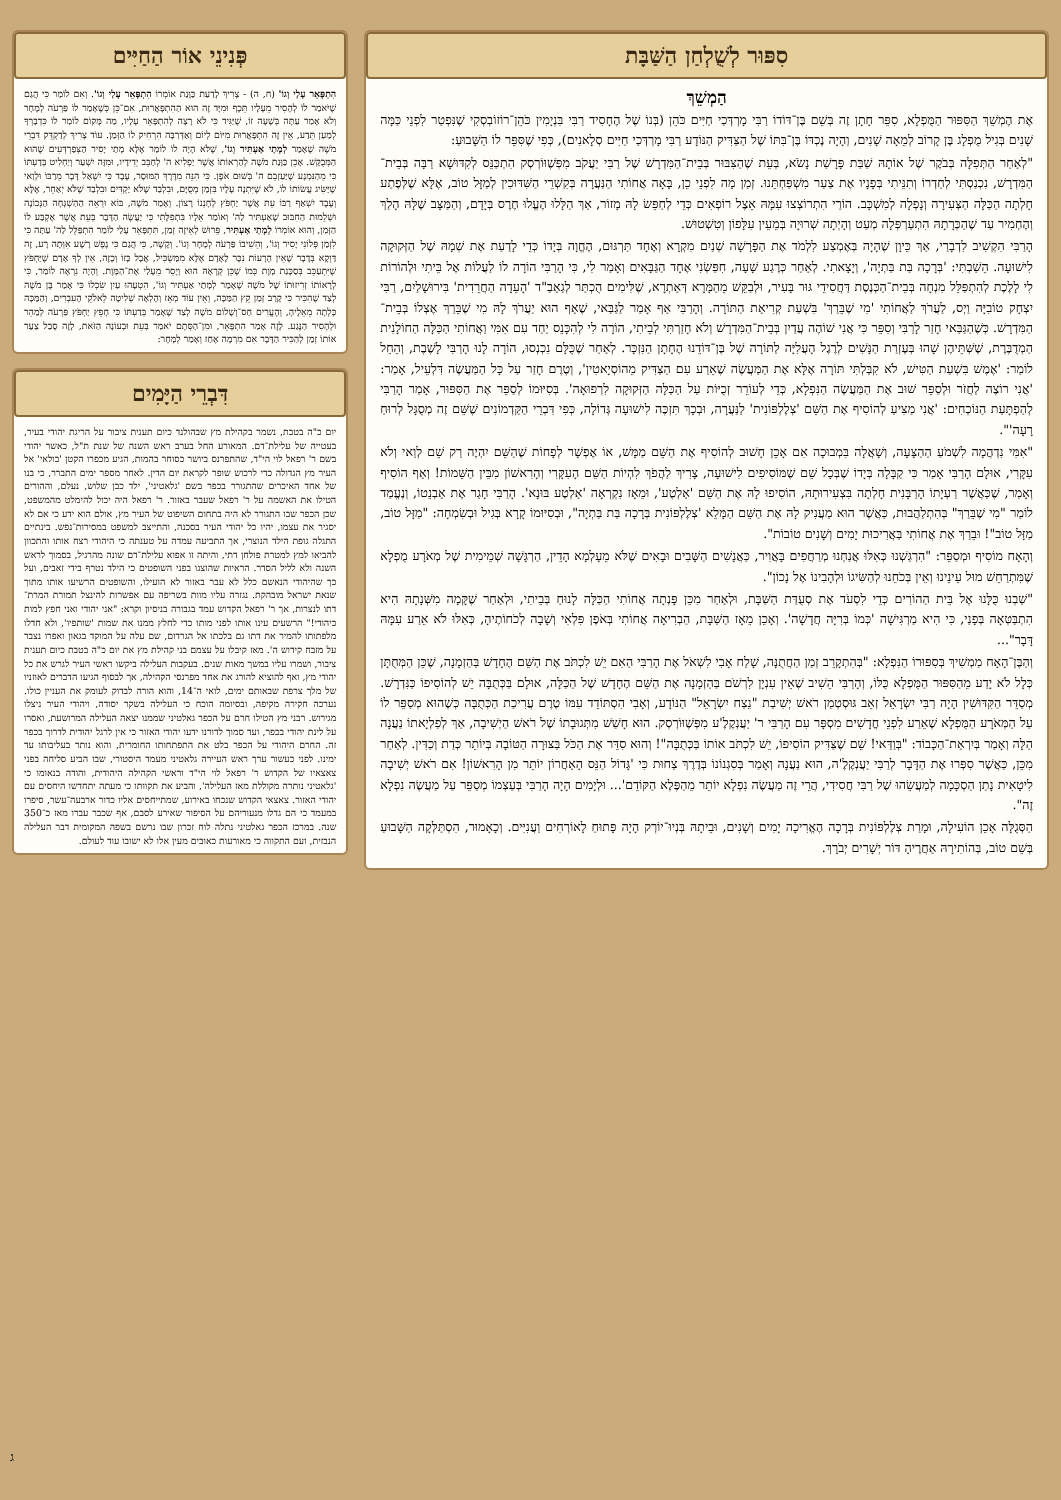סִפּוּר לְשֻׁלְחַן הַשַּׁבָּת
הַמְשֵׁךְ
אֶת הֶמְשֵׁךְ הַסִּפּוּר הַמֻּפְלָא, סִפֵּר חָתָן זֶה בְּשֵׁם בֶּן־דּוֹדוֹ רַבִּי מָרְדְּכַי חַיִּים כֹּהֵן (בְּנוֹ שֶׁל הֶחָסִיד רַבִּי בִּנְיָמִין כֹּהֵן־רוֹזוֹבְסְקִי שֶׁנִּפְטַר לִפְנֵי כַּמָּה שָׁנִים בְּגִיל מֻפְלָג בֶּן קָרוֹב לְמֵאָה שָׁנִים, וְהָיָה נֶכְדּוֹ בֶּן־בִּתּוֹ שֶׁל הַצַּדִּיק הַנּוֹדָע רַבִּי מָרְדְּכַי חַיִּים סְלָאנִים), כְּפִי שֶׁסִּפֵּר לוֹ הַשָּׁבוּעַ:
"לְאַחַר הַתְּפִלָּה בְּבֹקֶר שֶׁל אוֹתָהּ שַׁבַּת פָּרָשַׁת נָשֹׂא, בְּעֵת שֶׁהַצִּבּוּר בְּבֵית־הַמִּדְרָשׁ שֶׁל רַבִּי יַעֲקֹב מִפְּשֶׁוּוֹרְסְק הִתְכַּנֵּס לְקִדּוּשָׁא רַבָּה בְּבֵית־הַמִּדְרָשׁ, נִכְנַסְתִּי לְחַדְרוֹ וְתִנֵּיתִי בְּפָנָיו אֶת צַעַר מִשְׁפַּחְתֵּנוּ. זְמַן מָה לִפְנֵי כֵן, בָּאָה אֲחוֹתִי הַנַּעֲרָה בְּקִשְׁרֵי הַשִּׁדּוּכִין לְמַזָּל טוֹב, אֶלָּא שֶׁלְּפֶתַע חָלְתָה הַכַּלָּה הַצְּעִירָה וְנָפְלָה לְמִשְׁכָּב. הוֹרַי הִתְרוֹצְצוּ עִמָּהּ אֵצֶל רוֹפְאִים כְּדֵי לְחַפֵּשׂ לָהּ מָזוֹר, אַךְ הַלָּלוּ הֶעֱלוּ חֶרֶס בְּיָדָם, וְהַמַּצָּב שֶׁלָּהּ הָלַךְ וְהֶחְמִיר עַד שֶׁהַכְּרָתָהּ הִתְעַרְפְּלָה מְעַט וְהָיְתָה שְׁרוּיָה בְּמֵעֵין עִלָּפוֹן וְטִשְׁטוּשׁ.
הָרַבִּי הִקְשִׁיב לִדְבָרַי, אַךְ כֵּיוָן שֶׁהָיָה בְּאֶמְצַע לִלְמֹד אֶת הַפָּרָשָׁה שְׁנַיִם מִקְרָא וְאֶחָד תַּרְגּוּם, הֶחֱוָה בְּיָדוֹ כְּדֵי לָדַעַת אֶת שְׁמָהּ שֶׁל הַזְּקוּקָה לִישׁוּעָה. הֵשַׁבְתִּי: 'בְּרָכָה בַּת בַּתְיָה', וְיָצָאתִי. לְאַחַר כְּרֶגַע שָׁעָה, חִפַּשְׂנִי אֶחָד הַגַּבָּאִים וְאָמַר לִי, כִּי הָרַבִּי הוֹרָה לוֹ לַעֲלוֹת אֶל בֵּיתִי וּלְהוֹרוֹת לִי לָלֶכֶת לְהִתְפַּלֵּל מִנְחָה בְּבֵית־הַכְּנֶסֶת דַּחֲסִידֵי גּוּר בָּעִיר, וּלְבַקֵּשׁ מֵהַמָּרָא דְּאַתְרָא, שֶׁלִּימִים הֻכְתַּר לְגַאַבַ"ד 'הָעֵדָה הַחֲרֵדִית' בִּירוּשָׁלַיִם, רַבִּי יִצְחָק טוֹבִיָּה וַיְס, לַעֲרֹךְ לַאֲחוֹתִי 'מִי שֶׁבֵּרַךְ' בִּשְׁעַת קְרִיאַת הַתּוֹרָה. וְהָרַבִּי אַף אָמַר לַגַּבַּאי, שֶׁאַף הוּא יַעֲרֹךְ לָהּ מִי שֶׁבֵּרַךְ אֶצְלוֹ בְּבֵית־הַמִּדְרָשׁ. כְּשֶׁהַגַּבַּאי חָזַר לָרַבִּי וְסִפֵּר כִּי אֲנִי שׁוֹהֶה עֲדַיִן בְּבֵית־הַמִּדְרָשׁ וְלֹא חָזַרְתִּי לְבֵיתִי, הוֹרָה לִי לְהִכָּנֵס יַחַד עִם אִמִּי וַאֲחוֹתִי הַכַּלָּה הַחוֹלָנִית הַמְדֻבֶּרֶת, שֶׁשְּׁתֵּיהֶן שָׁהוּ בְּעֶזְרַת הַנָּשִׁים לְרֶגֶל הָעֲלִיָּה לַתּוֹרָה שֶׁל בֶּן־דּוֹדֵנוּ הֶחָתָן הַנִּזְכָּר. לְאַחַר שֶׁכֻּלָּם נִכְנְסוּ, הוֹרָה לָנוּ הָרַבִּי לָשֶׁבֶת, וְהֵחֵל לוֹמַר: 'אֶמֶשׁ בִּשְׁעַת הַטִּישׁ, לֹא קִבַּלְתִּי תּוֹרָה אֶלָּא אֶת הַמַּעֲשֶׂה שֶׁאֵרַע עִם הַצַּדִּיק מֵהוֹסְיָאטִין', וְטֶרֶם חָזַר עַל כָּל הַמַּעֲשֶׂה דִּלְעֵיל, אָמַר: 'אֲנִי רוֹצֶה לַחֲזֹר וּלְסַפֵּר שׁוּב אֶת הַמַּעֲשֶׂה הַנִּפְלָא, כְּדֵי לְעוֹרֵר זְכֻיּוֹת עַל הַכַּלָּה הַזְּקוּקָה לִרְפוּאָה'. בְּסִיּוּמוֹ לְסַפֵּר אֶת הַסִּפּוּר, אָמַר הָרַבִּי לְהַפְתָּעַת הַנּוֹכְחִים: 'אֲנִי מַצִּיעַ לְהוֹסִיף אֶת הַשֵּׁם 'צְלֶלְפּוֹנִית' לַנַּעֲרָה, וּבְכָךְ תִּזְכֶּה לִישׁוּעָה גְּדוֹלָה, כְּפִי דִּבְרֵי הַקַּדְמוֹנִים שֶׁשֵּׁם זֶה מְסֻגָּל לְרוּחַ רָעָה'".
"אִמִּי נִדְהֲמָה לִשְׁמֹעַ הַהַצָּעָה, וְשָׁאֲלָה בִּמְבוּכָה אִם אָכֵן חָשׁוּב לְהוֹסִיף אֶת הַשֵּׁם מַמָּשׁ, אוֹ אֶפְשָׁר לְפָחוֹת שֶׁהַשֵּׁם יִהְיֶה רַק שֵׁם לְוַאי וְלֹא עִקָּרִי, אוּלָם הָרַבִּי אָמַר כִּי קַבָּלָה בְּיָדוֹ שֶׁבְּכָל שֵׁם שֶׁמּוֹסִיפִים לִישׁוּעָה, צָרִיךְ לַהֲפֹךְ לִהְיוֹת הַשֵּׁם הָעִקָּרִי וְהָרִאשׁוֹן מִבֵּין הַשֵּׁמוֹת! וְאַף הוֹסִיף וְאָמַר, שֶׁכַּאֲשֶׁר רַעְיָתוֹ הָרַבָּנִית חָלְתָה בִּצְעִירוּתָהּ, הוֹסִיפוּ לָהּ אֶת הַשֵּׁם 'אַלְטֶע', וּמֵאָז נִקְרְאָה 'אַלְטֶע בּוּנָא'. הָרַבִּי חָגַר אֶת אַבְנֵטוֹ, וְנֶעֱמַד לוֹמַר "מִי שֶׁבֵּרַךְ" בְּהִתְלַהֲבוּת, כַּאֲשֶׁר הוּא מַעֲנִיק לָהּ אֶת הַשֵּׁם הַמָּלֵא 'צְלֶלְפּוֹנִית בְּרָכָה בַּת בַּתְיָה", וּבְסִיּוּמוֹ קָרָא בְּגִיל וּבְשִׂמְחָה: "מַזָּל טוֹב, מַזָּל טוֹב"! וּבֵרַךְ אֶת אֲחוֹתִי בַּאֲרִיכוּת יָמִים וְשָׁנִים טוֹבוֹת".
וְהָאָח מוֹסִיף וּמְסַפֵּר: "הִרְגַּשְׁנוּ כְּאִלּוּ אֲנַחְנוּ מְרַחֲפִים בָּאֲוִיר, כַּאֲנָשִׁים הַשָּׁבִים וּבָאִים שֶׁלֹּא מֵעָלְמָא הָדֵין, הַרְגָּשָׁה שְׁמֵימִית שֶׁל מְאֹרָע מֻפְלָא שֶׁמִּתְרַחֵשׁ מוּל עֵינֵינוּ וְאֵין בְּכֹחֵנוּ לְהַשִּׂיגוֹ וּלְהָבִינוֹ אֶל נָכוֹן".
"שַׁבְנוּ כֻּלָּנוּ אֶל בֵּית הַהוֹרִים כְּדֵי לִסְעֹד אֶת סְעֻדַּת הַשַּׁבָּת, וּלְאַחַר מִכֵּן פָּנְתָה אֲחוֹתִי הַכַּלָּה לָנוּחַ בְּבֵיתִי, וּלְאַחַר שֶׁקָּמָה מִשְּׁנָתָהּ הִיא הִתְבַּטְּאָה בְּפָנַי, כִּי הִיא מַרְגִּישָׁה 'כְּמוֹ בְּרִיָּה חֲדָשָׁה'. וְאָכֵן מֵאָז הַשַּׁבָּת, הַבְרִיאָה אֲחוֹתִי בְּאֹפֶן פִּלְאִי וְשָׁבָה לְכֹחוֹתֶיהָ, כְּאִלּוּ לֹא אֵרַע עִמָּהּ דָּבָר"...
וְהַבֶּן־הָאָח מַמְשִׁיךְ בְּסִפּוּרוֹ הַנִּפְלָא: "בְּהִתְקָרֵב זְמַן הַחֲתֻנָּה, שָׁלַח אָבִי לִשְׁאֹל אֶת הָרַבִּי הַאִם יֵשׁ לִכְתֹּב אֶת הַשֵּׁם הֶחָדָשׁ בַּהַזְמָנָה, שֶׁכֵּן הַמְּחֻתָּן כְּלָל לֹא יָדַע מֵהַסִּפּוּר הַמֻּפְלָא כֻּלּוֹ, וְהָרַבִּי הֵשִׁיב שֶׁאֵין עִנְיָן לִרְשֹׁם בַּהַזְמָנָה אֶת הַשֵּׁם הֶחָדָשׁ שֶׁל הַכַּלָּה, אוּלָם בַּכְּתֻבָּה יֵשׁ לְהוֹסִיפוֹ כַּנִּדְרָשׁ. מְסַדֵּר הַקִּדּוּשִׁין הָיָה רַבִּי יִשְׂרָאֵל זְאֵב גּוּסְטְמַן רֹאשׁ יְשִׁיבַת "נֵצַח יִשְׂרָאֵל" הַנּוֹדָע, וְאָבִי הִסְתּוֹדֵד עִמּוֹ טֶרֶם עֲרִיכַת הַכְּתֻבָּה כְּשֶׁהוּא מְסַפֵּר לוֹ עַל הַמְּאֹרָע הַמֻּפְלָא שֶׁאֵרַע לִפְנֵי חֳדָשִׁים מִסְפָּר עִם הָרַבִּי ר' יַעֲנְקֶלֶ'ע מִפְּשֶׁוּוֹרְסְק. הוּא חָשַׁשׁ מִתְּגוּבָתוֹ שֶׁל רֹאשׁ הַיְשִׁיבָה, אַךְ לְפַלְיָאתוֹ נַעֲנָה הַלָּה וְאָמַר בְּיִרְאַת־הַכָּבוֹד: "בְּוַדַּאי! שֵׁם שֶׁצַּדִּיק הוֹסִיפוֹ, יֵשׁ לִכְתֹּב אוֹתוֹ בַּכְּתֻבָּה"! וְהוּא סִדֵּר אֶת הַכֹּל בַּצּוּרָה הַטּוֹבָה בְּיוֹתֵר כְּדַת וְכַדִּין. לְאַחַר מִכֵּן, כַּאֲשֶׁר סִפְּרוּ אֶת הַדָּבָר לְרַבִּי יַעֲנְקֶלֶ'ה, הוּא נַעֲנָה וְאָמַר בְּסִגְנוֹנוֹ בְּדֶרֶךְ צַחוּת כִּי 'גָּדוֹל הַנֵּס הָאַחֲרוֹן יוֹתֵר מִן הָרִאשׁוֹן! אִם רֹאשׁ יְשִׁיבָה לִיטָאִית נָתַן הַסְכָּמָה לְמַעֲשֵׂהוּ שֶׁל רַבִּי חֲסִידִי, הֲרֵי זֶה מַעֲשֶׂה נִפְלָא יוֹתֵר מֵהַפֶּלֶא הַקּוֹדֵם'... וּלְיָמִים הָיָה הָרַבִּי בְּעַצְמוֹ מְסַפֵּר עַל מַעֲשֶׂה נִפְלָא זֶה".
הַסְּגֻלָּה אָכֵן הוֹעִילָה, וּמָרַת צְלֶלְפּוֹנִית בְּרָכָה הֶאֱרִיכָה יָמִים וְשָׁנִים, וּבֵיתָהּ בְּנְיוּ־יוֹרְק הָיָה פָּתוּחַ לָאוֹרְחִים וַעֲנִיִּים. וְכָאָמוּר, הִסְתַּלְּקָה הַשָּׁבוּעַ בְּשֵׁם טוֹב, בְּהוֹתִירָהּ אַחֲרֶיהָ דּוֹר יְשָׁרִים יְבֹרָךְ.
פְּנִינֵי אוֹר הַחַיִּים
הִתְפָּאֵר עָלַי וְגוֹ' (ח, ה) - צָרִיךְ לָדַעַת כַּוָּנַת אוֹמְרוֹ הִתְפָּאֵר עָלַי וְגוֹ'. וְאִם לוֹמַר כִּי הֲגַם שֶׁיֹּאמַר לוֹ לְהָסִיר מֵעָלָיו תֵּכֶף וּמִיָּד זֶה הוּא הַהִתְפָּאֲרוּת, אִם־כֵּן כְּשֶׁאָמַר לוֹ פַּרְעֹה לְמָחָר וְלֹא אָמַר עַתָּה בְּשָׁעָה זוֹ, שֶׁיַּגִּיד כִּי לֹא רָצָה לְהִתְפָּאֵר עָלָיו, מַה מָּקוֹם לוֹמַר לוֹ כִּדְבָרְךָ לְמַעַן תֵּדַע, אֵין זֶה הִתְפָּאֲרוּת מִיּוֹם לְיוֹם וְאַדְּרַבָּה הִרְחִיק לוֹ הַזְּמַן. עוֹד צָרִיךְ לְדַקְדֵּק דִּבְרֵי מֹשֶׁה שֶׁאָמַר לְמָתַי אַעְתִּיר וְגוֹ', שֶׁלֹּא הָיָה לוֹ לוֹמַר אֶלָּא מָתַי יָסִיר הַצְּפַרְדְּעִים שֶׁהוּא הַמְּבֻקָּשׁ. אָכֵן כַּוָּנַת מֹשֶׁה לְהַרְאוֹתוֹ אֲשֶׁר יַפְלִיא ה' לְחַבֵּב יְדִידָיו, וּמִזֶּה יִשְׁעַר וְיַחְלִיט בְּדַעְתּוֹ כִּי מֵהַנִּמְנָע שֶׁיַּעַזְבֵם ה' בְּשׁוּם אֹפֶן. כִּי הִנֵּה מִדֶּרֶךְ הַמּוּסָר, עֶבֶד כִּי יִשְׁאַל דָּבָר מֵרַבּוֹ וּלְוַאי שֶׁיַּשִּׂיג עֲשׂוֹתוֹ לוֹ, לֹא שֶׁיִּתְנֶה עָלָיו בִּזְמַן מְסֻיָּם, וּבִלְבַד שֶׁלֹּא יַקְדִּים וּבִלְבַד שֶׁלֹּא יְאַחֵר, אֶלָּא וְעֶבֶד יִשְׁאַף רַבּוֹ עֵת אֲשֶׁר יַחְפֹּץ לְחָנְנוֹ רָצוֹן. וְאָמַר מֹשֶׁה, בּוֹא וּרְאֵה הַהַשְׁגָּחָה הַנְּכוֹנָה וּשְׁלֵמוּת הַחִבּוּב שֶׁאַעְתִּיר לַה' וְאוֹמַר אֵלָיו בִּתְפִלָּתִי כִּי יַעֲשֶׂה הַדָּבָר בְּעֵת אֲשֶׁר אֶקְבַּע לוֹ הַזְּמַן, וְהוּא אוֹמְרוֹ לְמָתַי אַעְתִּיר, פֵּרוּשׁ לְאֵיזֶה זְמַן, תִּתְפָּאֵר עָלַי לוֹמַר הִתְפַּלֵּל לַה' עַתָּה כִּי לִזְמַן פְּלוֹנִי יָסִיר וְגוֹ', וְהֵשִׁיבוֹ פַּרְעֹה לְמָחָר וְגוֹ'. וְקָשֶׁה, כִּי הֲגַם כִּי נֶפֶשׁ רָשָׁע אִוְּתָה רָע, זֶה דַּוְקָא בְּדָבָר שֶׁאֵין הָרָעוֹת נִכָּר לָאָדָם אֶלָּא מִמַּשְׂכִּיל, אֲבָל כָּזוֹ וְכָזֶה, אֵין לְךָ אָדָם שֶׁיַּחְפֹּץ שֶׁיִּתְעַכֵּב בְּסַכָּנַת מָוֶת כְּמוֹ שֶׁכֵּן קְרָאָהּ הוּא וְיָסֵר מֵעָלַי אֶת־הַמָּוֶת. וְהָיָה נִרְאֶה לוֹמַר, כִּי לְרָאוֹתוֹ זְרִיזוּתוֹ שֶׁל מֹשֶׁה שֶׁאָמַר לְמָתַי אַעְתִּיר וְגוֹ', הִטְעָהוּ עַיִן שִׂכְלוֹ כִּי אָמַר בֶּן מֹשֶׁה לְצַד שֶׁהִכִּיר כִּי קָרַב זְמַן קֵץ הַמַּכָּה, וְאֵין עוֹד מְאֵז וְהָלְאָה שְׁלִיטָה לֵאלֹקֵי הָעִבְרִים, וְהַמַּכָּה כָּלְתָה מֵאֵלֶיהָ, וְהֶעֱרִים חַס־וְשָׁלוֹם מֹשֶׁה לְצַד שֶׁאָמַר בְּדַעְתּוֹ כִּי חָפֵץ יַחְפֹּץ פַּרְעֹה לְמַהֵר וּלְהָסִיר הַנֶּגַע. לָזֶה אָמַר הִתְפָּאֵר, וּמִן־הַסְּתָם יֹאמַר בְּעֵת וּבְעוֹנָה הַזֹּאת, לָזֶה סָבַל צַעַר אוֹתוֹ זְמַן לְהַכִּיר הַדָּבָר אִם מִרְמָה אָחַז וְאָמַר לְמָחָר:
דִּבְרֵי הַיָּמִים
יום כ"ה בטבת, נשמר בקהילת מץ שבהולנד כיום תענית ציבור על הריגת יהודי בעיר, בעטייה של עלילת־דם. המאורע החל בערב ראש השנה של שנת ת"ל, כאשר יהודי בשם ר' רפאל לוי הי"ד, שהתפרנס ביושר כסוחר בהמות, הגיע מכפרו הקטן 'בולאי' אל העיר מץ הגדולה כדי לרכוש שופר לקראת יום הדין. לאחר מספר ימים התברר, כי בנו של אחד האיכרים שהתגורר בכפר בשם 'גלאטיני', ילד כבן שלוש, נעלם, וההורים הטילו את האשמה על ר' רפאל שעבר באזור. ר' רפאל היה יכול להימלט מהמשפט, שכן הכפר שבו התגורר לא היה בתחום השיפוט של העיר מץ, אולם הוא ידע כי אם לא יסגיר את עצמו, יהיו כל יהודי העיר בסכנה, והתייצב למשפט במסירות־נפש. בינתיים התגלה גופת הילד הנוצרי, אך התביעה עמדה על טענתה כי היהודי רצח אותו והתכוון להביאו למץ למטרת פולחן דתי, והיתה זו אפוא עלילת־דם שונה מהרגיל, בסמוך לראש השנה ולא לליל הסדר. הראיות שהוצגו בפני השופטים כי הילד נטרף בידי זאבים, ועל כך שהיהודי הנאשם כלל לא עבר באזור לא הועילו, והשופטים הרשיעו אותו מתוך שנאת ישראל מובהקת. נגזרה עליו מוות בשריפה עם אפשרות להינצל תמורת המרת־דתו לנצרות, אך ר' רפאל הקדוש עמד בגבורה בניסיון וקרא: "אני יהודי ואני חפץ למות כיהודי!" הרשעים עינו אותו לפני מותו כדי לחלץ ממנו את שמות 'שותפיו', ולא חדלו מלפתותו להמיר את דתו גם בלכתו אל הגרדום, שם עלה על המוקד בגאון ואפרו נצבר על מזבח קידוש ה'. מאז קיבלו על עצמם בני קהילת מץ את יום כ"ה בטבת כיום תענית ציבור, ושמרו עליו במשך מאות שנים. בעקבות העלילה ביקשו ראשי העיר לגרש את כל יהודי מץ, ואף להוציא להורג את אחד מפרנסי הקהילה, אך לבסוף הגיעו הדברים לאוזניו של מלך צרפת שבאותם ימים, לואי ה־14, והוא הורה לבדוק לעומק את העניין כולו. נערכה חקירה מקיפה, ובסיומה הוכח כי העלילה בשקר יסודה, ויהודי העיר ניצלו מגירוש. רבני מץ הטילו חרם על הכפר גאלטיני שממנו יצאה העלילה המרושעת, ואסרו על לינת יהודי בכפר, ועד סמוך לדורנו ידעו יהודי האזור כי אין לרגל יהודית לדרוך בכפר זה. החרם היהודי על הכפר בלט את התפתחותו החומרית, והוא נותר בעליבותו עד ימינו. לפני כעשור ערך ראש העיירה גלאטיני מעמד היסטורי, שבו הביע סליחה בפני צאצאיו של הקדוש ר' רפאל לוי הי"ד וראשי הקהילה היהודית, והודה בנאומו כי 'גלאטיני נותרה מקוללת מאז העלילה', והביע את תקוותו כי מעתה יתחדשו היחסים עם יהודי האזור. צאצאי הקדוש שנכחו באירוע, שמתייחסים אליו כדור ארבעה־עשר, סיפרו במעמד כי הם גדלו מנעוריהם על הסיפור שאירע לסבם, אף שכבר עברו מאז כ־350 שנה. במרכז הכפר גאלטיני נתלה לוח זכרון שבו נרשם בשפה המקומית דבר העלילה הנבזית, ועם התקווה כי מאורעות כאובים מעין אלו לא ישובו עוד לעולם.
ג